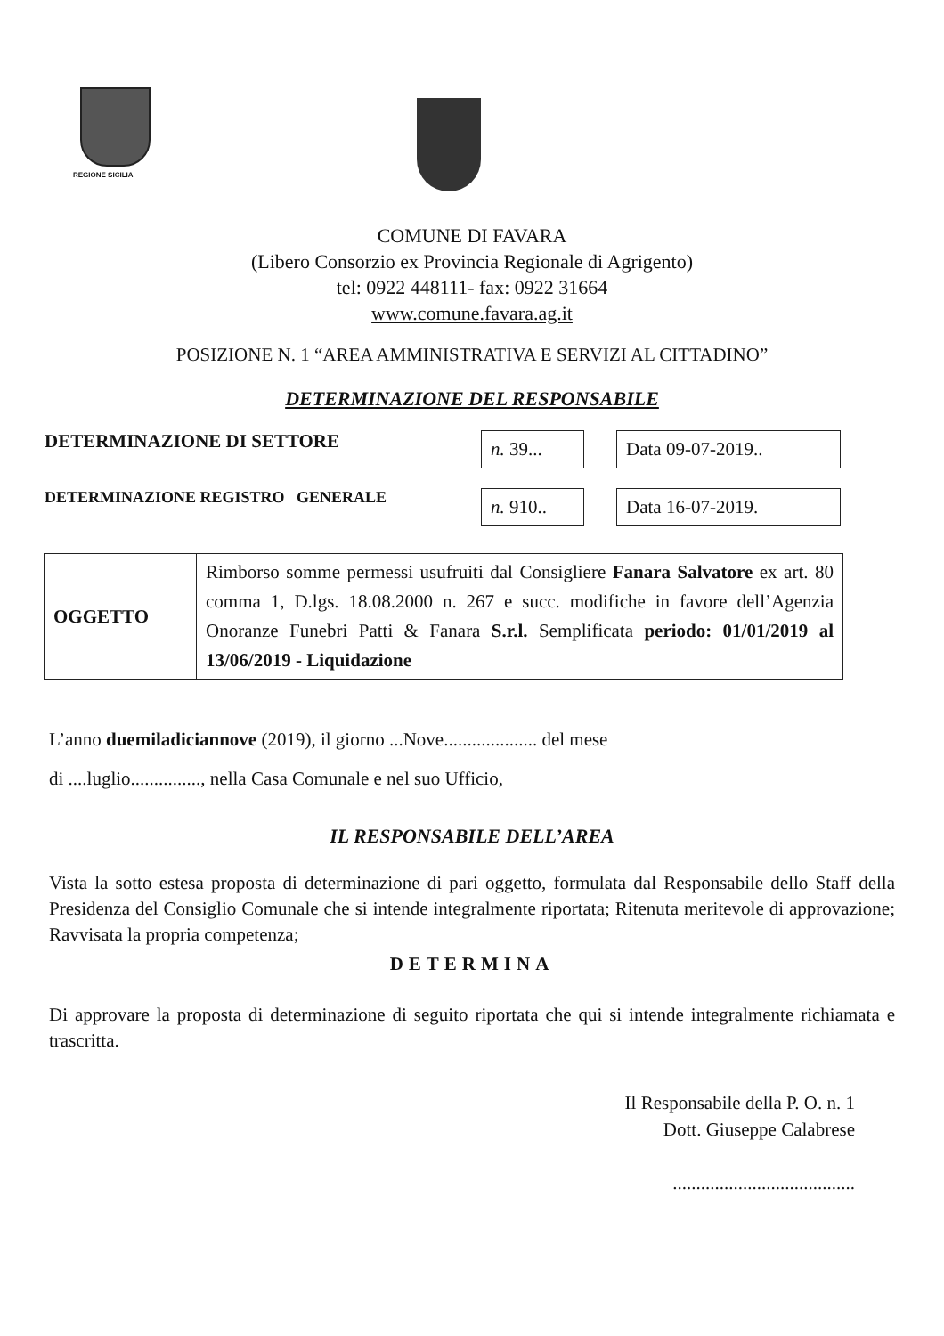REGIONE SICILIA
COMUNE DI FAVARA
(Libero Consorzio ex Provincia Regionale di Agrigento)
tel: 0922 448111- fax: 0922 31664
www.comune.favara.ag.it
POSIZIONE N. 1 “AREA AMMINISTRATIVA E SERVIZI AL CITTADINO”
DETERMINAZIONE DEL RESPONSABILE
DETERMINAZIONE DI SETTORE
n. 39...
Data 09-07-2019..
DETERMINAZIONE REGISTRO GENERALE
n. 910..
Data 16-07-2019.
| OGGETTO | Rimborso somme permessi usufruiti dal Consigliere Fanara Salvatore ex art. 80 comma 1, D.lgs. 18.08.2000 n. 267 e succ. modifiche in favore dell’Agenzia Onoranze Funebri Patti & Fanara S.r.l. Semplificata periodo: 01/01/2019 al 13/06/2019 - Liquidazione |
L’anno duemiladiciannove (2019), il giorno ...Nove.................... del mese
di ....luglio..............., nella Casa Comunale e nel suo Ufficio,
IL RESPONSABILE DELL’AREA
Vista la sotto estesa proposta di determinazione di pari oggetto, formulata dal Responsabile dello Staff della Presidenza del Consiglio Comunale che si intende integralmente riportata; Ritenuta meritevole di approvazione; Ravvisata la propria competenza;
DETERMINA
Di approvare la proposta di determinazione di seguito riportata che qui si intende integralmente richiamata e trascritta.
Il Responsabile della P. O. n. 1
Dott. Giuseppe Calabrese
.......................................